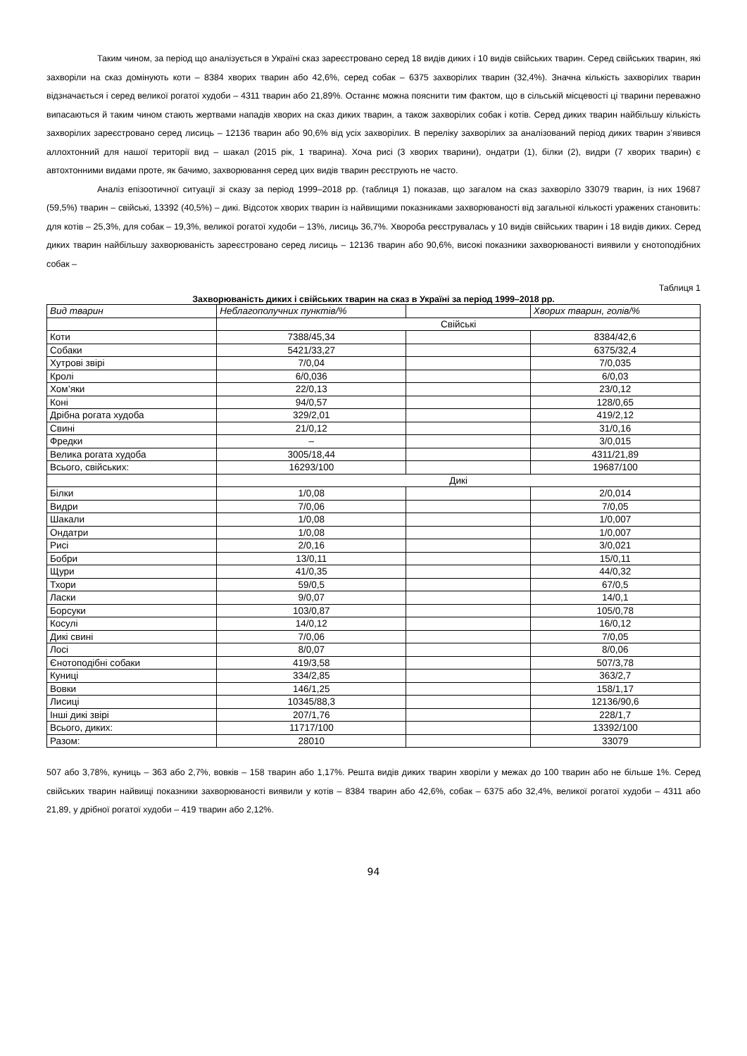Таким чином, за період що аналізується в Україні сказ зареєстровано серед 18 видів диких і 10 видів свійських тварин. Серед свійських тварин, які захворіли на сказ домінують коти – 8384 хворих тварин або 42,6%, серед собак – 6375 захворілих тварин (32,4%). Значна кількість захворілих тварин відзначається і серед великої рогатої худоби – 4311 тварин або 21,89%. Останнє можна пояснити тим фактом, що в сільській місцевості ці тварини переважно випасаються й таким чином стають жертвами нападів хворих на сказ диких тварин, а також захворілих собак і котів. Серед диких тварин найбільшу кількість захворілих зареєстровано серед лисиць – 12136 тварин або 90,6% від усіх захворілих. В переліку захворілих за аналізований період диких тварин з’явився аллохтонний для нашої території вид – шакал (2015 рік, 1 тварина). Хоча рисі (3 хворих тварини), ондатри (1), білки (2), видри (7 хворих тварин) є автохтонними видами проте, як бачимо, захворювання серед цих видів тварин реєструють не часто.
Аналіз епізоотичної ситуації зі сказу за період 1999–2018 рр. (таблиця 1) показав, що загалом на сказ захворіло 33079 тварин, із них 19687 (59,5%) тварин – свійські, 13392 (40,5%) – дикі. Відсоток хворих тварин із найвищими показниками захворюваності від загальної кількості уражених становить: для котів – 25,3%, для собак – 19,3%, великої рогатої худоби – 13%, лисиць 36,7%. Хвороба реєструвалась у 10 видів свійських тварин і 18 видів диких. Серед диких тварин найбільшу захворюваність зареєстровано серед лисиць – 12136 тварин або 90,6%, високі показники захворюваності виявили у єнотоподібних собак –
Таблиця 1
Захворюваність диких і свійських тварин на сказ в Україні за період 1999–2018 рр.
| Вид тварин | Неблагополучних пунктів/% | | Хворих тварин, голів/% |
| | Свійські | | |
| Коти | 7388/45,34 | | 8384/42,6 |
| Собаки | 5421/33,27 | | 6375/32,4 |
| Хутрові звірі | 7/0,04 | | 7/0,035 |
| Кролі | 6/0,036 | | 6/0,03 |
| Хом’яки | 22/0,13 | | 23/0,12 |
| Коні | 94/0,57 | | 128/0,65 |
| Дрібна рогата худоба | 329/2,01 | | 419/2,12 |
| Свині | 21/0,12 | | 31/0,16 |
| Фредки | – | | 3/0,015 |
| Велика рогата худоба | 3005/18,44 | | 4311/21,89 |
| Всього, свійських: | 16293/100 | | 19687/100 |
| | Дикі | | |
| Білки | 1/0,08 | | 2/0,014 |
| Видри | 7/0,06 | | 7/0,05 |
| Шакали | 1/0,08 | | 1/0,007 |
| Ондатри | 1/0,08 | | 1/0,007 |
| Рисі | 2/0,16 | | 3/0,021 |
| Бобри | 13/0,11 | | 15/0,11 |
| Щури | 41/0,35 | | 44/0,32 |
| Тхори | 59/0,5 | | 67/0,5 |
| Ласки | 9/0,07 | | 14/0,1 |
| Борсуки | 103/0,87 | | 105/0,78 |
| Косулі | 14/0,12 | | 16/0,12 |
| Дикі свині | 7/0,06 | | 7/0,05 |
| Лосі | 8/0,07 | | 8/0,06 |
| Єнотоподібні собаки | 419/3,58 | | 507/3,78 |
| Куниці | 334/2,85 | | 363/2,7 |
| Вовки | 146/1,25 | | 158/1,17 |
| Лисиці | 10345/88,3 | | 12136/90,6 |
| Інші дикі звірі | 207/1,76 | | 228/1,7 |
| Всього, диких: | 11717/100 | | 13392/100 |
| Разом: | 28010 | | 33079 |
507 або 3,78%, куниць – 363 або 2,7%, вовків – 158 тварин або 1,17%. Решта видів диких тварин хворіли у межах до 100 тварин або не більше 1%. Серед свійських тварин найвищі показники захворюваності виявили у котів – 8384 тварин або 42,6%, собак – 6375 або 32,4%, великої рогатої худоби – 4311 або 21,89, у дрібної рогатої худоби – 419 тварин або 2,12%.
94